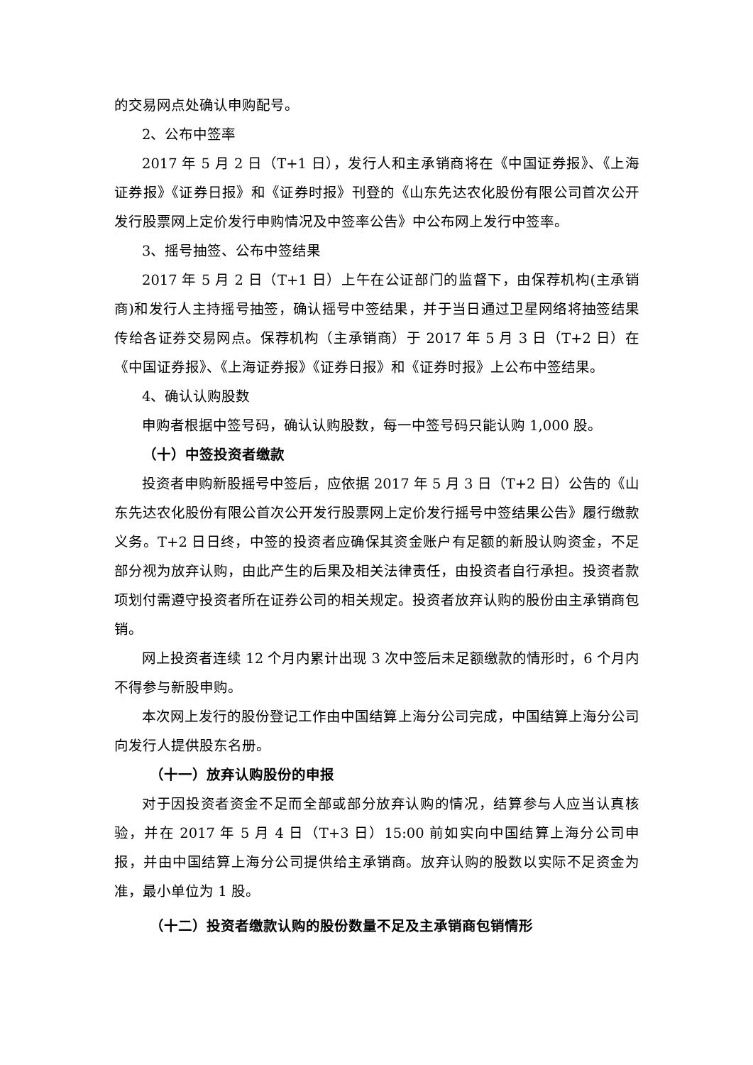的交易网点处确认申购配号。
2、公布中签率
2017 年 5 月 2 日（T+1 日），发行人和主承销商将在《中国证券报》、《上海证券报》《证券日报》和《证券时报》刊登的《山东先达农化股份有限公司首次公开发行股票网上定价发行申购情况及中签率公告》中公布网上发行中签率。
3、摇号抽签、公布中签结果
2017 年 5 月 2 日（T+1 日）上午在公证部门的监督下，由保荐机构(主承销商)和发行人主持摇号抽签，确认摇号中签结果，并于当日通过卫星网络将抽签结果传给各证券交易网点。保荐机构（主承销商）于 2017 年 5 月 3 日（T+2 日）在《中国证券报》、《上海证券报》《证券日报》和《证券时报》上公布中签结果。
4、确认认购股数
申购者根据中签号码，确认认购股数，每一中签号码只能认购 1,000 股。
（十）中签投资者缴款
投资者申购新股摇号中签后，应依据 2017 年 5 月 3 日（T+2 日）公告的《山东先达农化股份有限公首次公开发行股票网上定价发行摇号中签结果公告》履行缴款义务。T+2 日日终，中签的投资者应确保其资金账户有足额的新股认购资金，不足部分视为放弃认购，由此产生的后果及相关法律责任，由投资者自行承担。投资者款项划付需遵守投资者所在证券公司的相关规定。投资者放弃认购的股份由主承销商包销。
网上投资者连续 12 个月内累计出现 3 次中签后未足额缴款的情形时，6 个月内不得参与新股申购。
本次网上发行的股份登记工作由中国结算上海分公司完成，中国结算上海分公司向发行人提供股东名册。
（十一）放弃认购股份的申报
对于因投资者资金不足而全部或部分放弃认购的情况，结算参与人应当认真核验，并在 2017 年 5 月 4 日（T+3 日）15:00 前如实向中国结算上海分公司申报，并由中国结算上海分公司提供给主承销商。放弃认购的股数以实际不足资金为准，最小单位为 1 股。
（十二）投资者缴款认购的股份数量不足及主承销商包销情形